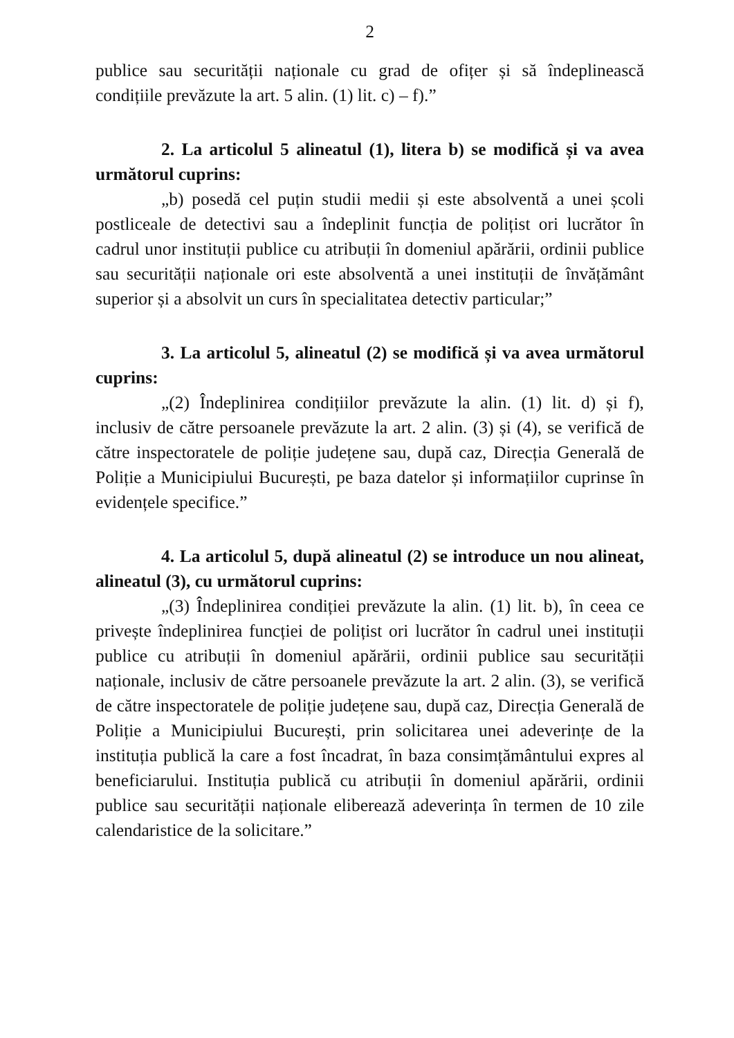2
publice sau securității naționale cu grad de ofițer și să îndeplinească condițiile prevăzute la art. 5 alin. (1) lit. c) – f).”
2. La articolul 5 alineatul (1), litera b) se modifică și va avea următorul cuprins:
„b) posedă cel puțin studii medii și este absolventă a unei școli postliceale de detectivi sau a îndeplinit funcția de polițist ori lucrător în cadrul unor instituții publice cu atribuții în domeniul apărării, ordinii publice sau securității naționale ori este absolventă a unei instituții de învățământ superior și a absolvit un curs în specialitatea detectiv particular;”
3. La articolul 5, alineatul (2) se modifică și va avea următorul cuprins:
„(2) Îndeplinirea condițiilor prevăzute la alin. (1) lit. d) și f), inclusiv de către persoanele prevăzute la art. 2 alin. (3) și (4), se verifică de către inspectoratele de poliție județene sau, după caz, Direcția Generală de Poliție a Municipiului București, pe baza datelor și informațiilor cuprinse în evidențele specifice.”
4. La articolul 5, după alineatul (2) se introduce un nou alineat, alineatul (3), cu următorul cuprins:
„(3) Îndeplinirea condiției prevăzute la alin. (1) lit. b), în ceea ce privește îndeplinirea funcției de polițist ori lucrător în cadrul unei instituții publice cu atribuții în domeniul apărării, ordinii publice sau securității naționale, inclusiv de către persoanele prevăzute la art. 2 alin. (3), se verifică de către inspectoratele de poliție județene sau, după caz, Direcția Generală de Poliție a Municipiului București, prin solicitarea unei adeverințe de la instituția publică la care a fost încadrat, în baza consimțământului expres al beneficiarului. Instituția publică cu atribuții în domeniul apărării, ordinii publice sau securității naționale eliberează adeverința în termen de 10 zile calendaristice de la solicitare.”